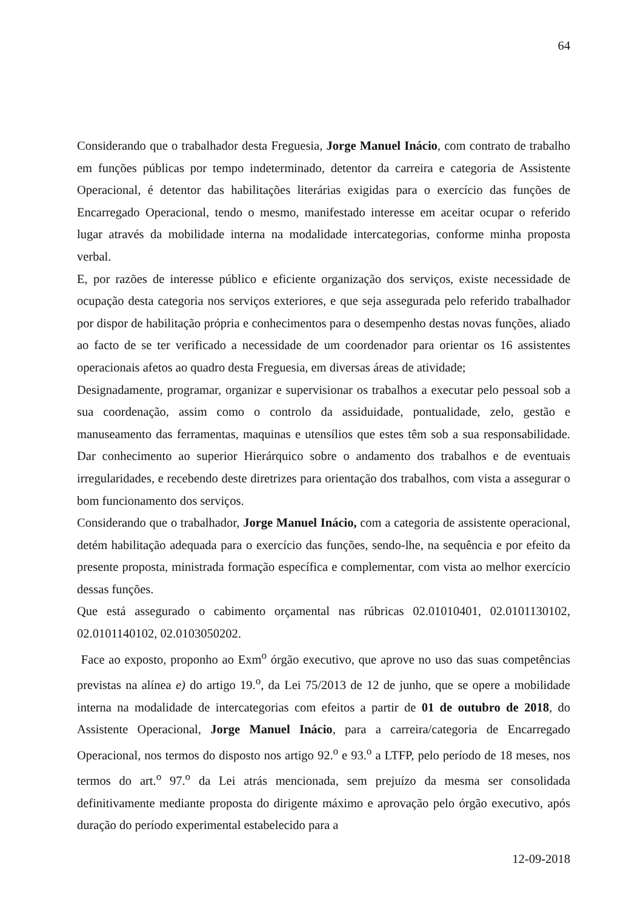64
Considerando que o trabalhador desta Freguesia, Jorge Manuel Inácio, com contrato de trabalho em funções públicas por tempo indeterminado, detentor da carreira e categoria de Assistente Operacional, é detentor das habilitações literárias exigidas para o exercício das funções de Encarregado Operacional, tendo o mesmo, manifestado interesse em aceitar ocupar o referido lugar através da mobilidade interna na modalidade intercategorias, conforme minha proposta verbal.
E, por razões de interesse público e eficiente organização dos serviços, existe necessidade de ocupação desta categoria nos serviços exteriores, e que seja assegurada pelo referido trabalhador por dispor de habilitação própria e conhecimentos para o desempenho destas novas funções, aliado ao facto de se ter verificado a necessidade de um coordenador para orientar os 16 assistentes operacionais afetos ao quadro desta Freguesia, em diversas áreas de atividade;
Designadamente, programar, organizar e supervisionar os trabalhos a executar pelo pessoal sob a sua coordenação, assim como o controlo da assiduidade, pontualidade, zelo, gestão e manuseamento das ferramentas, maquinas e utensílios que estes têm sob a sua responsabilidade. Dar conhecimento ao superior Hierárquico sobre o andamento dos trabalhos e de eventuais irregularidades, e recebendo deste diretrizes para orientação dos trabalhos, com vista a assegurar o bom funcionamento dos serviços.
Considerando que o trabalhador, Jorge Manuel Inácio, com a categoria de assistente operacional, detém habilitação adequada para o exercício das funções, sendo-lhe, na sequência e por efeito da presente proposta, ministrada formação específica e complementar, com vista ao melhor exercício dessas funções.
Que está assegurado o cabimento orçamental nas rúbricas 02.01010401, 02.0101130102, 02.0101140102, 02.0103050202.
Face ao exposto, proponho ao Exm<sup>o</sup> órgão executivo, que aprove no uso das suas competências previstas na alínea e) do artigo 19.<sup>o</sup>, da Lei 75/2013 de 12 de junho, que se opere a mobilidade interna na modalidade de intercategorias com efeitos a partir de 01 de outubro de 2018, do Assistente Operacional, Jorge Manuel Inácio, para a carreira/categoria de Encarregado Operacional, nos termos do disposto nos artigo 92.<sup>o</sup> e 93.<sup>o</sup> a LTFP, pelo período de 18 meses, nos termos do art.<sup>o</sup> 97.<sup>o</sup> da Lei atrás mencionada, sem prejuízo da mesma ser consolidada definitivamente mediante proposta do dirigente máximo e aprovação pelo órgão executivo, após duração do período experimental estabelecido para a
12-09-2018